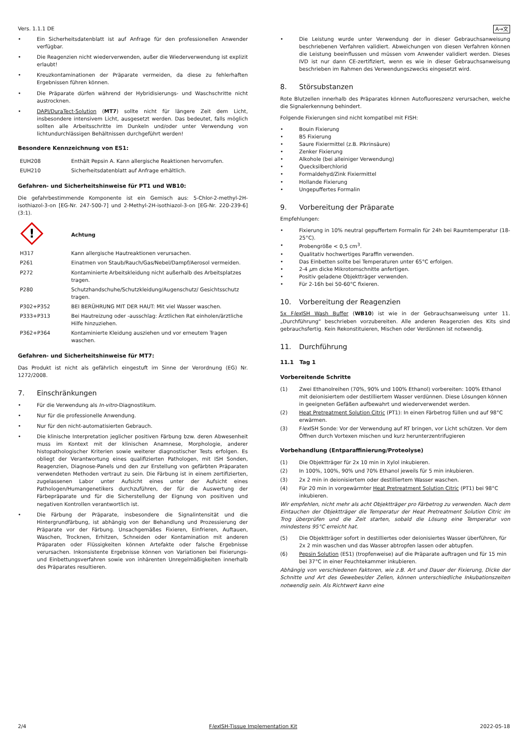Vers. 1.1.1 DE A→文
• Ein Sicherheitsdatenblatt ist auf Anfrage für den professionellen Anwender verfügbar.
• Die Reagenzien nicht wiederverwenden, außer die Wiederverwendung ist explizit erlaubt!
• Kreuzkontaminationen der Präparate vermeiden, da diese zu fehlerhaften Ergebnissen führen können.
• Die Präparate dürfen während der Hybridisierungs- und Waschschritte nicht austrocknen.
• DAPI/DuraTect-Solution (MT7) sollte nicht für längere Zeit dem Licht, insbesondere intensivem Licht, ausgesetzt werden. Das bedeutet, falls möglich sollten alle Arbeitsschritte im Dunkeln und/oder unter Verwendung von lichtundurchlässigen Behältnissen durchgeführt werden!
Besondere Kennzeichnung von ES1:
| EUH208 | Enthält Pepsin A. Kann allergische Reaktionen hervorrufen. |
| EUH210 | Sicherheitsdatenblatt auf Anfrage erhältlich. |
Gefahren- und Sicherheitshinweise für PT1 und WB10:
Die gefahrbestimmende Komponente ist ein Gemisch aus: 5-Chlor-2-methyl-2H-isothiazol-3-on [EG-Nr. 247-500-7] und 2-Methyl-2H-isothiazol-3-on [EG-Nr. 220-239-6] (3:1).
| ! | Achtung |
| H317 | Kann allergische Hautreaktionen verursachen. |
| P261 | Einatmen von Staub/Rauch/Gas/Nebel/Dampf/Aerosol vermeiden. |
| P272 | Kontaminierte Arbeitskleidung nicht außerhalb des Arbeitsplatzes tragen. |
| P280 | Schutzhandschuhe/Schutzkleidung/Augenschutz/ Gesichtsschutz tragen. |
| P302+P352 | BEI BERÜHRUNG MIT DER HAUT: Mit viel Wasser waschen. |
| P333+P313 | Bei Hautreizung oder -ausschlag: Ärztlichen Rat einholen/ärztliche Hilfe hinzuziehen. |
| P362+P364 | Kontaminierte Kleidung ausziehen und vor erneutem Tragen waschen. |
Gefahren- und Sicherheitshinweise für MT7:
Das Produkt ist nicht als gefährlich eingestuft im Sinne der Verordnung (EG) Nr. 1272/2008.
7. Einschränkungen
• Für die Verwendung als In-vitro-Diagnostikum.
• Nur für die professionelle Anwendung.
• Nur für den nicht-automatisierten Gebrauch.
• Die klinische Interpretation jeglicher positiven Färbung bzw. deren Abwesenheit muss im Kontext mit der klinischen Anamnese, Morphologie, anderer histopathologischer Kriterien sowie weiterer diagnostischer Tests erfolgen. Es obliegt der Verantwortung eines qualifizierten Pathologen, mit ISH Sonden, Reagenzien, Diagnose-Panels und den zur Erstellung von gefärbten Präparaten verwendeten Methoden vertraut zu sein. Die Färbung ist in einem zertifizierten, zugelassenen Labor unter Aufsicht eines unter der Aufsicht eines Pathologen/Humangenetikers durchzuführen, der für die Auswertung der Färbepräparate und für die Sicherstellung der Eignung von positiven und negativen Kontrollen verantwortlich ist.
• Die Färbung der Präparate, insbesondere die Signalintensität und die Hintergrundfärbung, ist abhängig von der Behandlung und Prozessierung der Präparate vor der Färbung. Unsachgemäßes Fixieren, Einfrieren, Auftauen, Waschen, Trocknen, Erhitzen, Schneiden oder Kontamination mit anderen Präparaten oder Flüssigkeiten können Artefakte oder falsche Ergebnisse verursachen. Inkonsistente Ergebnisse können von Variationen bei Fixierungs- und Einbettungsverfahren sowie von inhärenten Unregelmäßigkeiten innerhalb des Präparates resultieren.
• Die Leistung wurde unter Verwendung der in dieser Gebrauchsanweisung beschriebenen Verfahren validiert. Abweichungen von diesen Verfahren können die Leistung beeinflussen und müssen vom Anwender validiert werden. Dieses IVD ist nur dann CE-zertifiziert, wenn es wie in dieser Gebrauchsanweisung beschrieben im Rahmen des Verwendungszwecks eingesetzt wird.
8. Störsubstanzen
Rote Blutzellen innerhalb des Präparates können Autofluoreszenz verursachen, welche die Signalerkennung behindert.
Folgende Fixierungen sind nicht kompatibel mit FISH:
• Bouin Fixierung
• B5 Fixierung
• Saure Fixiermittel (z.B. Pikrinsäure)
• Zenker Fixierung
• Alkohole (bei alleiniger Verwendung)
• Quecksilberchlorid
• Formaldehyd/Zink Fixiermittel
• Hollande Fixierung
• Ungepuffertes Formalin
9. Vorbereitung der Präparate
Empfehlungen:
• Fixierung in 10% neutral gepuffertem Formalin für 24h bei Raumtemperatur (18-25°C).
• Probengröße < 0,5 cm<sup>3</sup>.
• Qualitativ hochwertiges Paraffin verwenden.
• Das Einbetten sollte bei Temperaturen unter 65°C erfolgen.
• 2-4 µm dicke Mikrotomschnitte anfertigen.
• Positiv geladene Objektträger verwenden.
• Für 2-16h bei 50-60°C fixieren.
10. Vorbereitung der Reagenzien
5x Flex ISH Wash Buffer (WB10) ist wie in der Gebrauchsanweisung unter 11. „Durchführung“ beschrieben vorzubereiten. Alle anderen Reagenzien des Kits sind gebrauchsfertig. Kein Rekonstituieren, Mischen oder Verdünnen ist notwendig.
11. Durchführung
11.1 Tag 1
Vorbereitende Schritte
(1) Zwei Ethanolreihen (70%, 90% und 100% Ethanol) vorbereiten: 100% Ethanol mit deionisiertem oder destilliertem Wasser verdünnen. Diese Lösungen können in geeigneten Gefäßen aufbewahrt und wiederverwendet werden.
(2) Heat Pretreatment Solution Citric (PT1): In einen Färbetrog füllen und auf 98°C erwärmen.
(3) Flex ISH Sonde: Vor der Verwendung auf RT bringen, vor Licht schützen. Vor dem Öffnen durch Vortexen mischen und kurz herunterzentrifugieren
Vorbehandlung (Entparaffinierung/Proteolyse)
(1) Die Objektträger für 2x 10 min in Xylol inkubieren.
(2) In 100%, 100%, 90% und 70% Ethanol jeweils für 5 min inkubieren.
(3) 2x 2 min in deionisiertem oder destilliertem Wasser waschen.
(4) Für 20 min in vorgewärmter Heat Pretreatment Solution Citric (PT1) bei 98°C inkubieren.
Wir empfehlen, nicht mehr als acht Objektträger pro Färbetrog zu verwenden. Nach dem Eintauchen der Objektträger die Temperatur der Heat Pretreatment Solution Citric im Trog überprüfen und die Zeit starten, sobald die Lösung eine Temperatur von mindestens 95°C erreicht hat.
(5) Die Objektträger sofort in destilliertes oder deionisiertes Wasser überführen, für 2x 2 min waschen und das Wasser abtropfen lassen oder abtupfen.
(6) Pepsin Solution (ES1) (tropfenweise) auf die Präparate auftragen und für 15 min bei 37°C in einer Feuchtekammer inkubieren.
Abhängig von verschiedenen Faktoren, wie z.B. Art und Dauer der Fixierung, Dicke der Schnitte und Art des Gewebes/der Zellen, können unterschiedliche Inkubationszeiten notwendig sein. Als Richtwert kann eine
2/4 Flex ISH-Tissue Implementation Kit 2022-05-18